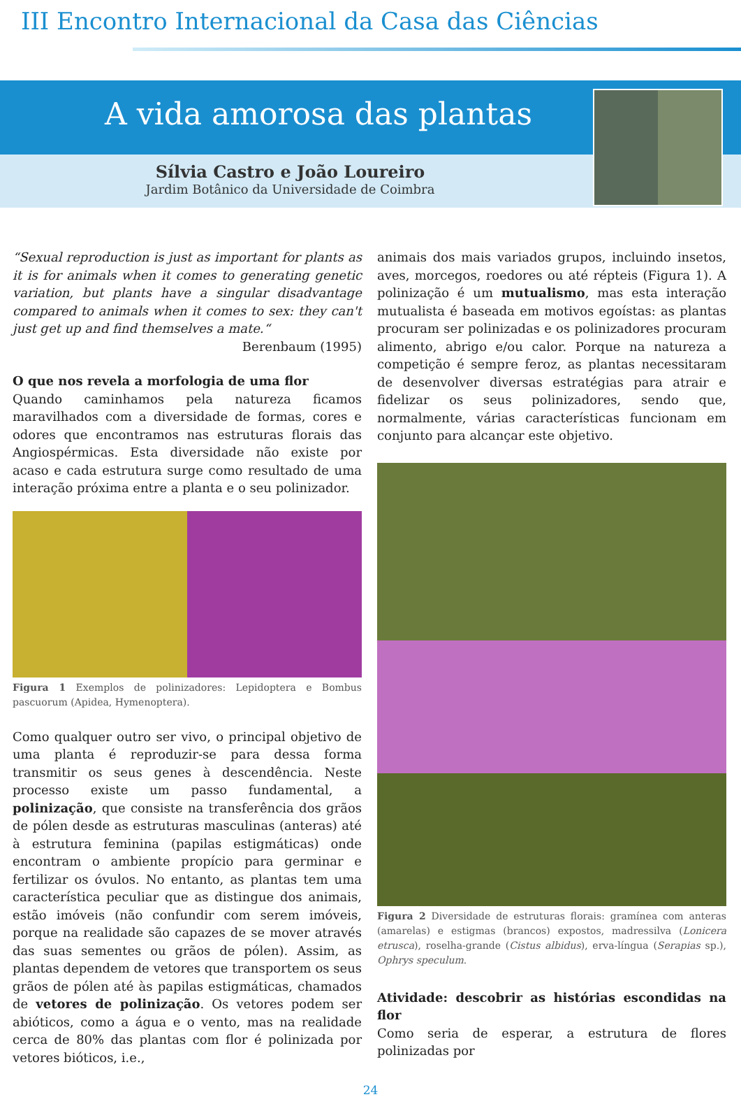III Encontro Internacional da Casa das Ciências
A vida amorosa das plantas
Sílvia Castro e João Loureiro
Jardim Botânico da Universidade de Coimbra
“Sexual reproduction is just as important for plants as it is for animals when it comes to generating genetic variation, but plants have a singular disadvantage compared to animals when it comes to sex: they can't just get up and find themselves a mate.“
Berenbaum (1995)
O que nos revela a morfologia de uma flor
Quando caminhamos pela natureza ficamos maravilhados com a diversidade de formas, cores e odores que encontramos nas estruturas florais das Angiospérmicas. Esta diversidade não existe por acaso e cada estrutura surge como resultado de uma interação próxima entre a planta e o seu polinizador.
Figura 1 Exemplos de polinizadores: Lepidoptera e Bombus pascuorum (Apidea, Hymenoptera).
Como qualquer outro ser vivo, o principal objetivo de uma planta é reproduzir-se para dessa forma transmitir os seus genes à descendência. Neste processo existe um passo fundamental, a polinização, que consiste na transferência dos grãos de pólen desde as estruturas masculinas (anteras) até à estrutura feminina (papilas estigmáticas) onde encontram o ambiente propício para germinar e fertilizar os óvulos. No entanto, as plantas tem uma característica peculiar que as distingue dos animais, estão imóveis (não confundir com serem imóveis, porque na realidade são capazes de se mover através das suas sementes ou grãos de pólen). Assim, as plantas dependem de vetores que transportem os seus grãos de pólen até às papilas estigmáticas, chamados de vetores de polinização. Os vetores podem ser abióticos, como a água e o vento, mas na realidade cerca de 80% das plantas com flor é polinizada por vetores bióticos, i.e.,
animais dos mais variados grupos, incluindo insetos, aves, morcegos, roedores ou até répteis (Figura 1). A polinização é um mutualismo, mas esta interação mutualista é baseada em motivos egoístas: as plantas procuram ser polinizadas e os polinizadores procuram alimento, abrigo e/ou calor. Porque na natureza a competição é sempre feroz, as plantas necessitaram de desenvolver diversas estratégias para atrair e fidelizar os seus polinizadores, sendo que, normalmente, várias características funcionam em conjunto para alcançar este objetivo.
Figura 2 Diversidade de estruturas florais: gramínea com anteras (amarelas) e estigmas (brancos) expostos, madressilva (Lonicera etrusca), roselha-grande (Cistus albidus), erva-língua (Serapias sp.), Ophrys speculum.
Atividade: descobrir as histórias escondidas na flor
Como seria de esperar, a estrutura de flores polinizadas por
24